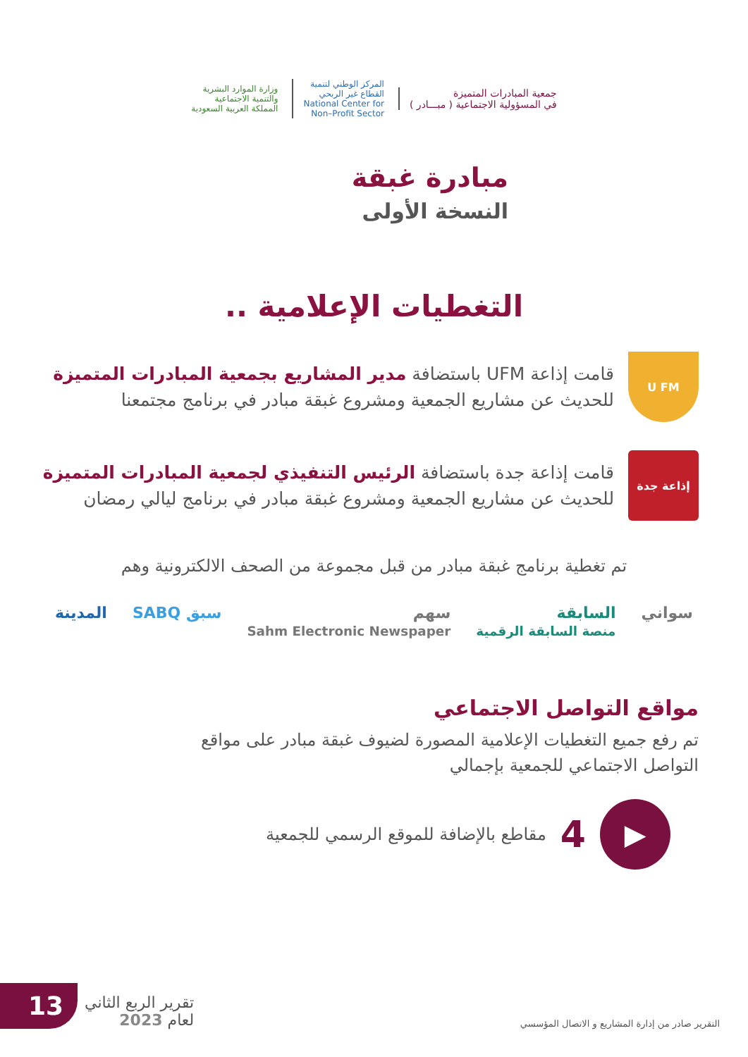جمعية المبادرات المتميزة
في المسؤولية الاجتماعية ( مبـــادر )
المركز الوطني لتنمية
القطاع غير الربحي
National Center for
Non–Profit Sector
وزارة الموارد البشرية
والتنمية الاجتماعية
المملكة العربية السعودية
مبادرة غبقة
النسخة الأولى
التغطيات الإعلامية ..
U FM
قامت إذاعة UFM باستضافة مدير المشاريع بجمعية المبادرات المتميزة
للحديث عن مشاريع الجمعية ومشروع غبقة مبادر في برنامج مجتمعنا
إذاعة جدة
قامت إذاعة جدة باستضافة الرئيس التنفيذي لجمعية المبادرات المتميزة
للحديث عن مشاريع الجمعية ومشروع غبقة مبادر في برنامج ليالي رمضان
تم تغطية برنامج غبقة مبادر من قبل مجموعة من الصحف الالكترونية وهم
سواني السابقة
منصة السابقة الرقمية سهم
Sahm Electronic Newspaper سبق SABQ المدينة
مواقع التواصل الاجتماعي
تم رفع جميع التغطيات الإعلامية المصورة لضيوف غبقة مبادر على مواقع
التواصل الاجتماعي للجمعية بإجمالي
▶
4 مقاطع بالإضافة للموقع الرسمي للجمعية
التقرير صادر من إدارة المشاريع و الاتصال المؤسسي
تقرير الربع الثاني
لعام 2023
13